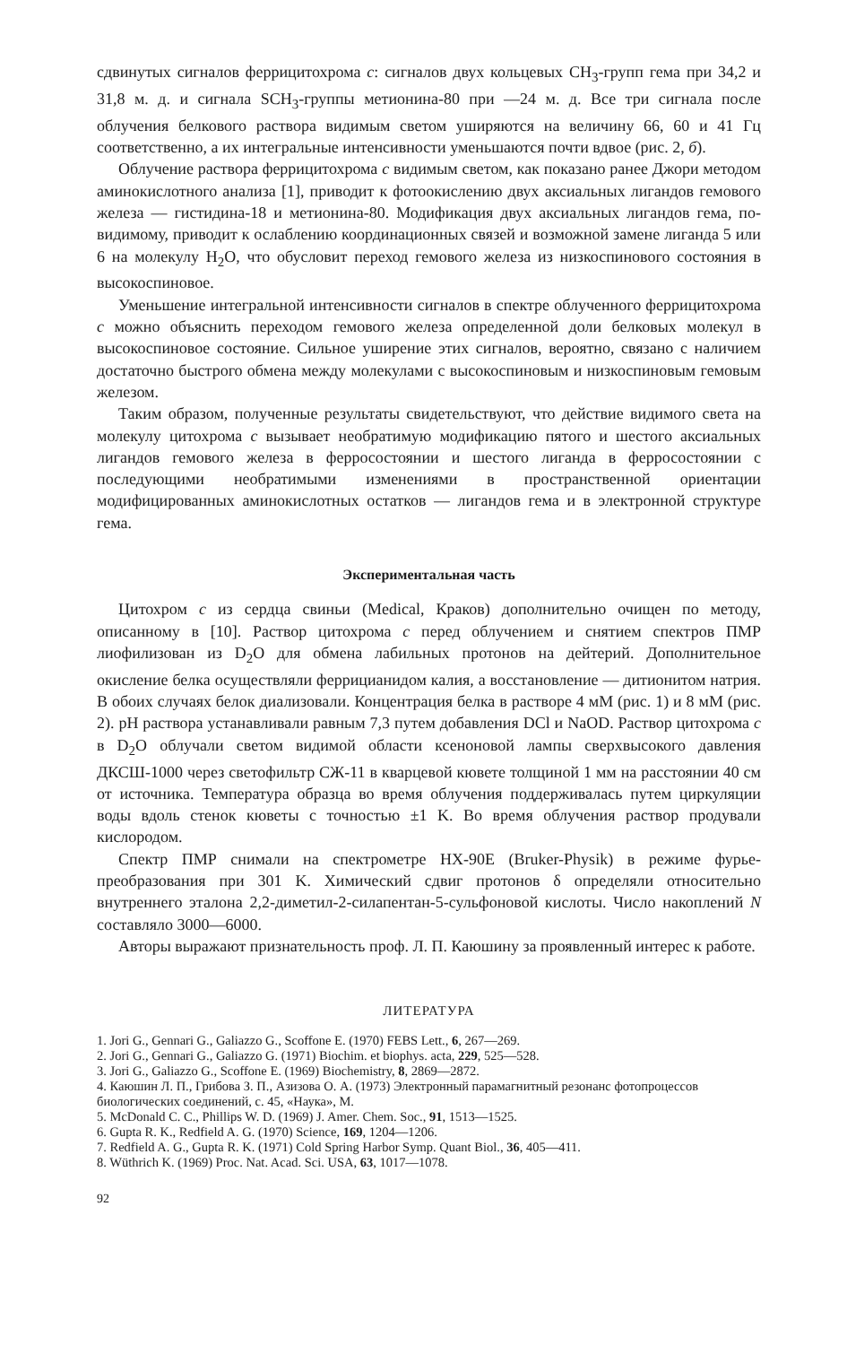сдвинутых сигналов феррицитохрома c: сигналов двух кольцевых CH<sub>3</sub>-групп гема при 34,2 и 31,8 м. д. и сигнала SCH<sub>3</sub>-группы метионина-80 при —24 м. д. Все три сигнала после облучения белкового раствора видимым светом уширяются на величину 66, 60 и 41 Гц соответственно, а их интегральные интенсивности уменьшаются почти вдвое (рис. 2, б).
Облучение раствора феррицитохрома c видимым светом, как показано ранее Джори методом аминокислотного анализа [1], приводит к фотоокислению двух аксиальных лигандов гемового железа — гистидина-18 и метионина-80. Модификация двух аксиальных лигандов гема, по-видимому, приводит к ослаблению координационных связей и возможной замене лиганда 5 или 6 на молекулу H<sub>2</sub>O, что обусловит переход гемового железа из низкоспинового состояния в высокоспиновое.
Уменьшение интегральной интенсивности сигналов в спектре облученного феррицитохрома c можно объяснить переходом гемового железа определенной доли белковых молекул в высокоспиновое состояние. Сильное уширение этих сигналов, вероятно, связано с наличием достаточно быстрого обмена между молекулами с высокоспиновым и низкоспиновым гемовым железом.
Таким образом, полученные результаты свидетельствуют, что действие видимого света на молекулу цитохрома c вызывает необратимую модификацию пятого и шестого аксиальных лигандов гемового железа в ферросостоянии и шестого лиганда в ферросостоянии с последующими необратимыми изменениями в пространственной ориентации модифицированных аминокислотных остатков — лигандов гема и в электронной структуре гема.
Экспериментальная часть
Цитохром c из сердца свиньи (Medical, Краков) дополнительно очищен по методу, описанному в [10]. Раствор цитохрома c перед облучением и снятием спектров ПМР лиофилизован из D<sub>2</sub>O для обмена лабильных протонов на дейтерий. Дополнительное окисление белка осуществляли феррицианидом калия, а восстановление — дитионитом натрия. В обоих случаях белок диализовали. Концентрация белка в растворе 4 мМ (рис. 1) и 8 мМ (рис. 2). pH раствора устанавливали равным 7,3 путем добавления DCl и NaOD. Раствор цитохрома c в D<sub>2</sub>O облучали светом видимой области ксеноновой лампы сверхвысокого давления ДКСШ-1000 через светофильтр СЖ-11 в кварцевой кювете толщиной 1 мм на расстоянии 40 см от источника. Температура образца во время облучения поддерживалась путем циркуляции воды вдоль стенок кюветы с точностью ±1 K. Во время облучения раствор продували кислородом.
Спектр ПМР снимали на спектрометре HX-90E (Bruker-Physik) в режиме фурье-преобразования при 301 K. Химический сдвиг протонов δ определяли относительно внутреннего эталона 2,2-диметил-2-силапентан-5-сульфоновой кислоты. Число накоплений N составляло 3000—6000.
Авторы выражают признательность проф. Л. П. Каюшину за проявленный интерес к работе.
ЛИТЕРАТУРА
1. Jori G., Gennari G., Galiazzo G., Scoffone E. (1970) FEBS Lett., 6, 267—269.
2. Jori G., Gennari G., Galiazzo G. (1971) Biochim. et biophys. acta, 229, 525—528.
3. Jori G., Galiazzo G., Scoffone E. (1969) Biochemistry, 8, 2869—2872.
4. Каюшин Л. П., Грибова З. П., Азизова О. А. (1973) Электронный парамагнитный резонанс фотопроцессов биологических соединений, с. 45, «Наука», М.
5. McDonald C. C., Phillips W. D. (1969) J. Amer. Chem. Soc., 91, 1513—1525.
6. Gupta R. K., Redfield A. G. (1970) Science, 169, 1204—1206.
7. Redfield A. G., Gupta R. K. (1971) Cold Spring Harbor Symp. Quant Biol., 36, 405—411.
8. Wüthrich K. (1969) Proc. Nat. Acad. Sci. USA, 63, 1017—1078.
92